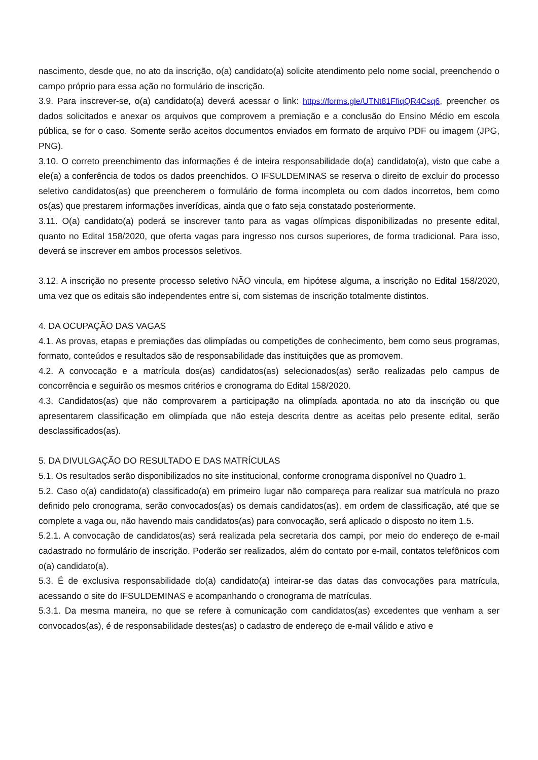nascimento, desde que, no ato da inscrição, o(a) candidato(a) solicite atendimento pelo nome social, preenchendo o campo próprio para essa ação no formulário de inscrição.
3.9. Para inscrever-se, o(a) candidato(a) deverá acessar o link: https://forms.gle/UTNt81FfiqQR4Csq6, preencher os dados solicitados e anexar os arquivos que comprovem a premiação e a conclusão do Ensino Médio em escola pública, se for o caso. Somente serão aceitos documentos enviados em formato de arquivo PDF ou imagem (JPG, PNG).
3.10. O correto preenchimento das informações é de inteira responsabilidade do(a) candidato(a), visto que cabe a ele(a) a conferência de todos os dados preenchidos. O IFSULDEMINAS se reserva o direito de excluir do processo seletivo candidatos(as) que preencherem o formulário de forma incompleta ou com dados incorretos, bem como os(as) que prestarem informações inverídicas, ainda que o fato seja constatado posteriormente.
3.11. O(a) candidato(a) poderá se inscrever tanto para as vagas olímpicas disponibilizadas no presente edital, quanto no Edital 158/2020, que oferta vagas para ingresso nos cursos superiores, de forma tradicional. Para isso, deverá se inscrever em ambos processos seletivos.
3.12. A inscrição no presente processo seletivo NÃO vincula, em hipótese alguma, a inscrição no Edital 158/2020, uma vez que os editais são independentes entre si, com sistemas de inscrição totalmente distintos.
4. DA OCUPAÇÃO DAS VAGAS
4.1. As provas, etapas e premiações das olimpíadas ou competições de conhecimento, bem como seus programas, formato, conteúdos e resultados são de responsabilidade das instituições que as promovem.
4.2. A convocação e a matrícula dos(as) candidatos(as) selecionados(as) serão realizadas pelo campus de concorrência e seguirão os mesmos critérios e cronograma do Edital 158/2020.
4.3. Candidatos(as) que não comprovarem a participação na olimpíada apontada no ato da inscrição ou que apresentarem classificação em olimpíada que não esteja descrita dentre as aceitas pelo presente edital, serão desclassificados(as).
5. DA DIVULGAÇÃO DO RESULTADO E DAS MATRÍCULAS
5.1. Os resultados serão disponibilizados no site institucional, conforme cronograma disponível no Quadro 1.
5.2. Caso o(a) candidato(a) classificado(a) em primeiro lugar não compareça para realizar sua matrícula no prazo definido pelo cronograma, serão convocados(as) os demais candidatos(as), em ordem de classificação, até que se complete a vaga ou, não havendo mais candidatos(as) para convocação, será aplicado o disposto no item 1.5.
5.2.1. A convocação de candidatos(as) será realizada pela secretaria dos campi, por meio do endereço de e-mail cadastrado no formulário de inscrição. Poderão ser realizados, além do contato por e-mail, contatos telefônicos com o(a) candidato(a).
5.3. É de exclusiva responsabilidade do(a) candidato(a) inteirar-se das datas das convocações para matrícula, acessando o site do IFSULDEMINAS e acompanhando o cronograma de matrículas.
5.3.1. Da mesma maneira, no que se refere à comunicação com candidatos(as) excedentes que venham a ser convocados(as), é de responsabilidade destes(as) o cadastro de endereço de e-mail válido e ativo e